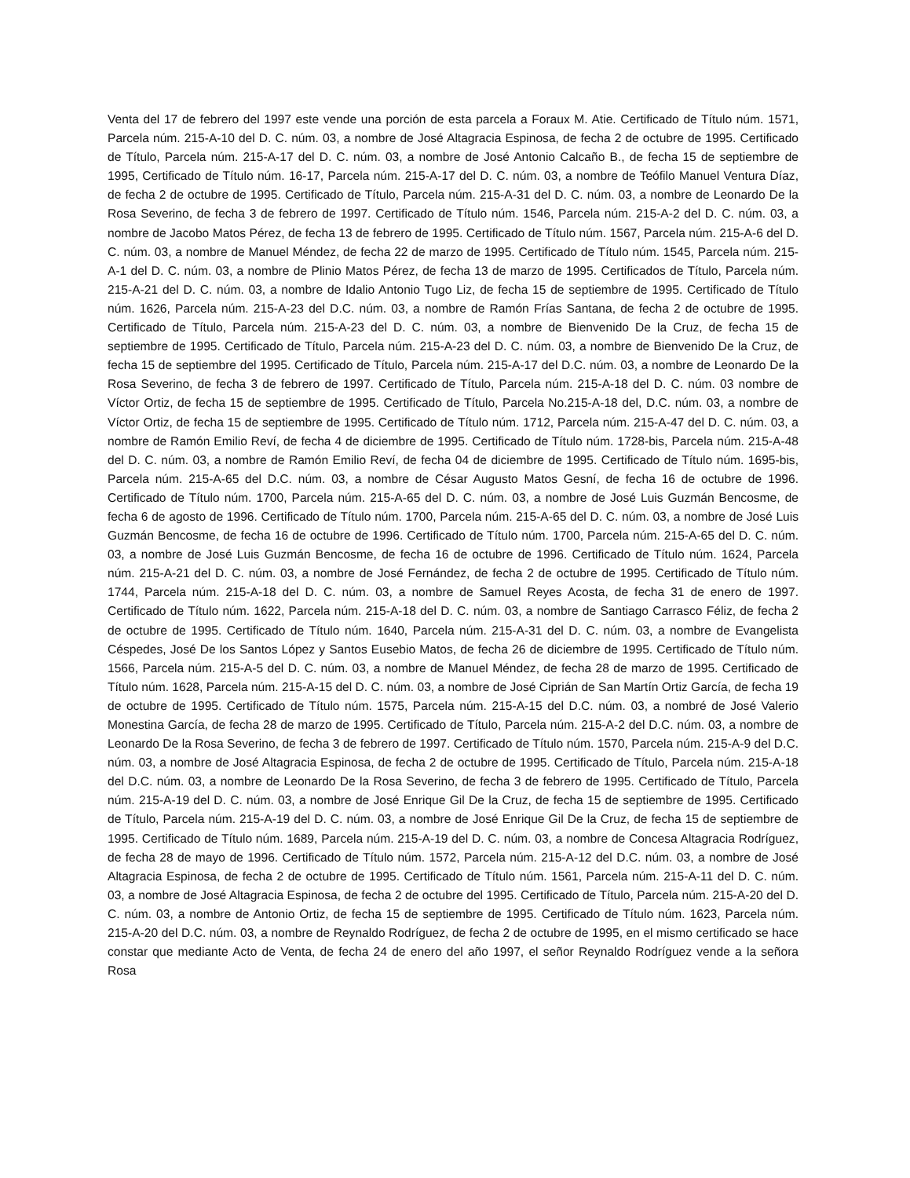Venta del 17 de febrero del 1997 este vende una porción de esta parcela a Foraux M. Atie. Certificado de Título núm. 1571, Parcela núm. 215-A-10 del D. C. núm. 03, a nombre de José Altagracia Espinosa, de fecha 2 de octubre de 1995. Certificado de Título, Parcela núm. 215-A-17 del D. C. núm. 03, a nombre de José Antonio Calcaño B., de fecha 15 de septiembre de 1995, Certificado de Título núm. 16-17, Parcela núm. 215-A-17 del D. C. núm. 03, a nombre de Teófilo Manuel Ventura Díaz, de fecha 2 de octubre de 1995. Certificado de Título, Parcela núm. 215-A-31 del D. C. núm. 03, a nombre de Leonardo De la Rosa Severino, de fecha 3 de febrero de 1997. Certificado de Título núm. 1546, Parcela núm. 215-A-2 del D. C. núm. 03, a nombre de Jacobo Matos Pérez, de fecha 13 de febrero de 1995. Certificado de Título núm. 1567, Parcela núm. 215-A-6 del D. C. núm. 03, a nombre de Manuel Méndez, de fecha 22 de marzo de 1995. Certificado de Título núm. 1545, Parcela núm. 215-A-1 del D. C. núm. 03, a nombre de Plinio Matos Pérez, de fecha 13 de marzo de 1995. Certificados de Título, Parcela núm. 215-A-21 del D. C. núm. 03, a nombre de Idalio Antonio Tugo Liz, de fecha 15 de septiembre de 1995. Certificado de Título núm. 1626, Parcela núm. 215-A-23 del D.C. núm. 03, a nombre de Ramón Frías Santana, de fecha 2 de octubre de 1995. Certificado de Título, Parcela núm. 215-A-23 del D. C. núm. 03, a nombre de Bienvenido De la Cruz, de fecha 15 de septiembre de 1995. Certificado de Título, Parcela núm. 215-A-23 del D. C. núm. 03, a nombre de Bienvenido De la Cruz, de fecha 15 de septiembre del 1995. Certificado de Título, Parcela núm. 215-A-17 del D.C. núm. 03, a nombre de Leonardo De la Rosa Severino, de fecha 3 de febrero de 1997. Certificado de Título, Parcela núm. 215-A-18 del D. C. núm. 03 nombre de Víctor Ortiz, de fecha 15 de septiembre de 1995. Certificado de Título, Parcela No.215-A-18 del, D.C. núm. 03, a nombre de Víctor Ortiz, de fecha 15 de septiembre de 1995. Certificado de Título núm. 1712, Parcela núm. 215-A-47 del D. C. núm. 03, a nombre de Ramón Emilio Reví, de fecha 4 de diciembre de 1995. Certificado de Título núm. 1728-bis, Parcela núm. 215-A-48 del D. C. núm. 03, a nombre de Ramón Emilio Reví, de fecha 04 de diciembre de 1995. Certificado de Título núm. 1695-bis, Parcela núm. 215-A-65 del D.C. núm. 03, a nombre de César Augusto Matos Gesní, de fecha 16 de octubre de 1996. Certificado de Título núm. 1700, Parcela núm. 215-A-65 del D. C. núm. 03, a nombre de José Luis Guzmán Bencosme, de fecha 6 de agosto de 1996. Certificado de Título núm. 1700, Parcela núm. 215-A-65 del D. C. núm. 03, a nombre de José Luis Guzmán Bencosme, de fecha 16 de octubre de 1996. Certificado de Título núm. 1700, Parcela núm. 215-A-65 del D. C. núm. 03, a nombre de José Luis Guzmán Bencosme, de fecha 16 de octubre de 1996. Certificado de Título núm. 1624, Parcela núm. 215-A-21 del D. C. núm. 03, a nombre de José Fernández, de fecha 2 de octubre de 1995. Certificado de Título núm. 1744, Parcela núm. 215-A-18 del D. C. núm. 03, a nombre de Samuel Reyes Acosta, de fecha 31 de enero de 1997. Certificado de Título núm. 1622, Parcela núm. 215-A-18 del D. C. núm. 03, a nombre de Santiago Carrasco Féliz, de fecha 2 de octubre de 1995. Certificado de Título núm. 1640, Parcela núm. 215-A-31 del D. C. núm. 03, a nombre de Evangelista Céspedes, José De los Santos López y Santos Eusebio Matos, de fecha 26 de diciembre de 1995. Certificado de Título núm. 1566, Parcela núm. 215-A-5 del D. C. núm. 03, a nombre de Manuel Méndez, de fecha 28 de marzo de 1995. Certificado de Título núm. 1628, Parcela núm. 215-A-15 del D. C. núm. 03, a nombre de José Ciprián de San Martín Ortiz García, de fecha 19 de octubre de 1995. Certificado de Título núm. 1575, Parcela núm. 215-A-15 del D.C. núm. 03, a nombré de José Valerio Monestina García, de fecha 28 de marzo de 1995. Certificado de Título, Parcela núm. 215-A-2 del D.C. núm. 03, a nombre de Leonardo De la Rosa Severino, de fecha 3 de febrero de 1997. Certificado de Título núm. 1570, Parcela núm. 215-A-9 del D.C. núm. 03, a nombre de José Altagracia Espinosa, de fecha 2 de octubre de 1995. Certificado de Título, Parcela núm. 215-A-18 del D.C. núm. 03, a nombre de Leonardo De la Rosa Severino, de fecha 3 de febrero de 1995. Certificado de Título, Parcela núm. 215-A-19 del D. C. núm. 03, a nombre de José Enrique Gil De la Cruz, de fecha 15 de septiembre de 1995. Certificado de Título, Parcela núm. 215-A-19 del D. C. núm. 03, a nombre de José Enrique Gil De la Cruz, de fecha 15 de septiembre de 1995. Certificado de Título núm. 1689, Parcela núm. 215-A-19 del D. C. núm. 03, a nombre de Concesa Altagracia Rodríguez, de fecha 28 de mayo de 1996. Certificado de Título núm. 1572, Parcela núm. 215-A-12 del D.C. núm. 03, a nombre de José Altagracia Espinosa, de fecha 2 de octubre de 1995. Certificado de Título núm. 1561, Parcela núm. 215-A-11 del D. C. núm. 03, a nombre de José Altagracia Espinosa, de fecha 2 de octubre del 1995. Certificado de Título, Parcela núm. 215-A-20 del D. C. núm. 03, a nombre de Antonio Ortiz, de fecha 15 de septiembre de 1995. Certificado de Título núm. 1623, Parcela núm. 215-A-20 del D.C. núm. 03, a nombre de Reynaldo Rodríguez, de fecha 2 de octubre de 1995, en el mismo certificado se hace constar que mediante Acto de Venta, de fecha 24 de enero del año 1997, el señor Reynaldo Rodríguez vende a la señora Rosa